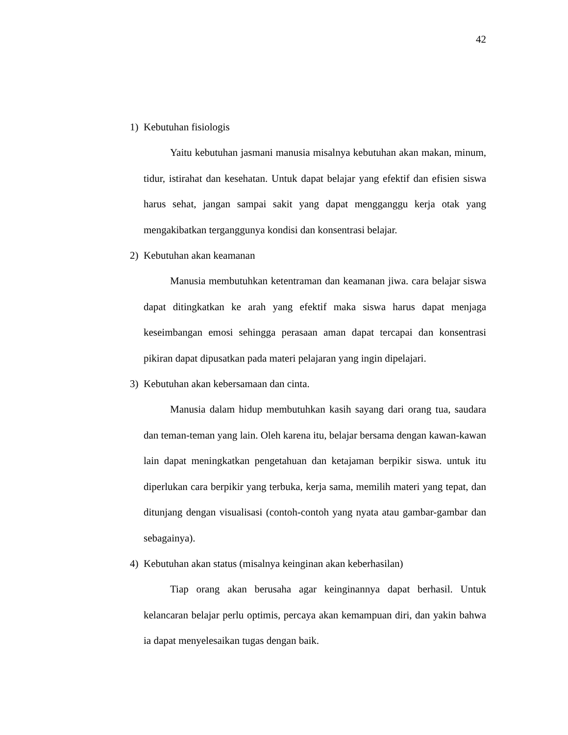42
1) Kebutuhan fisiologis
Yaitu kebutuhan jasmani manusia misalnya kebutuhan akan makan, minum, tidur, istirahat dan kesehatan. Untuk dapat belajar yang efektif dan efisien siswa harus sehat, jangan sampai sakit yang dapat mengganggu kerja otak yang mengakibatkan terganggunya kondisi dan konsentrasi belajar.
2) Kebutuhan akan keamanan
Manusia membutuhkan ketentraman dan keamanan jiwa. cara belajar siswa dapat ditingkatkan ke arah yang efektif maka siswa harus dapat menjaga keseimbangan emosi sehingga perasaan aman dapat tercapai dan konsentrasi pikiran dapat dipusatkan pada materi pelajaran yang ingin dipelajari.
3) Kebutuhan akan kebersamaan dan cinta.
Manusia dalam hidup membutuhkan kasih sayang dari orang tua, saudara dan teman-teman yang lain. Oleh karena itu, belajar bersama dengan kawan-kawan lain dapat meningkatkan pengetahuan dan ketajaman berpikir siswa. untuk itu diperlukan cara berpikir yang terbuka, kerja sama, memilih materi yang tepat, dan ditunjang dengan visualisasi (contoh-contoh yang nyata atau gambar-gambar dan sebagainya).
4) Kebutuhan akan status (misalnya keinginan akan keberhasilan)
Tiap orang akan berusaha agar keinginannya dapat berhasil. Untuk kelancaran belajar perlu optimis, percaya akan kemampuan diri, dan yakin bahwa ia dapat menyelesaikan tugas dengan baik.